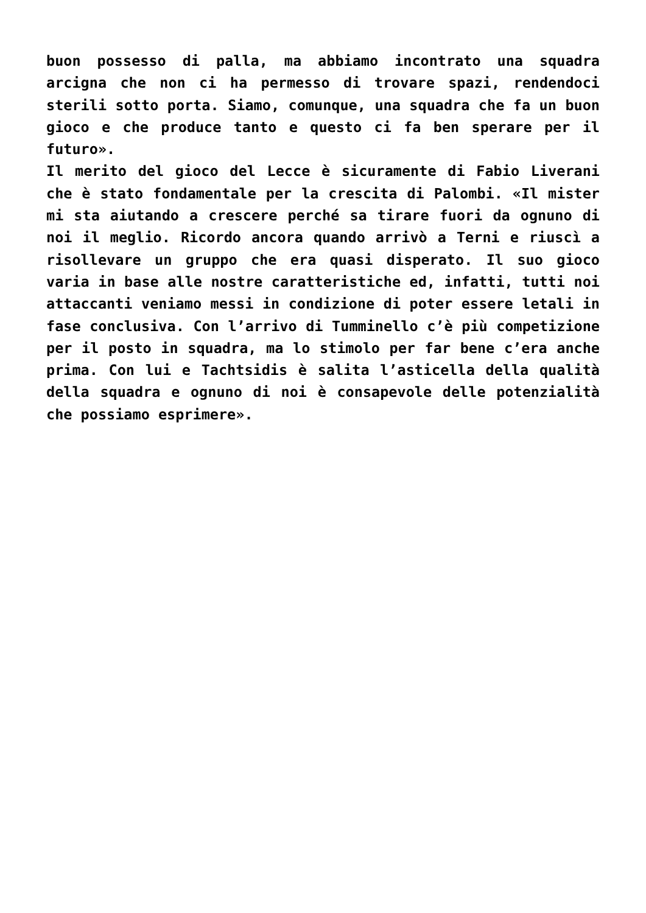buon possesso di palla, ma abbiamo incontrato una squadra arcigna che non ci ha permesso di trovare spazi, rendendoci sterili sotto porta. Siamo, comunque, una squadra che fa un buon gioco e che produce tanto e questo ci fa ben sperare per il futuro».
Il merito del gioco del Lecce è sicuramente di Fabio Liverani che è stato fondamentale per la crescita di Palombi. «Il mister mi sta aiutando a crescere perché sa tirare fuori da ognuno di noi il meglio. Ricordo ancora quando arrivò a Terni e riuscì a risollevare un gruppo che era quasi disperato. Il suo gioco varia in base alle nostre caratteristiche ed, infatti, tutti noi attaccanti veniamo messi in condizione di poter essere letali in fase conclusiva. Con l’arrivo di Tumminello c’è più competizione per il posto in squadra, ma lo stimolo per far bene c’era anche prima. Con lui e Tachtsidis è salita l’asticella della qualità della squadra e ognuno di noi è consapevole delle potenzialità che possiamo esprimere».